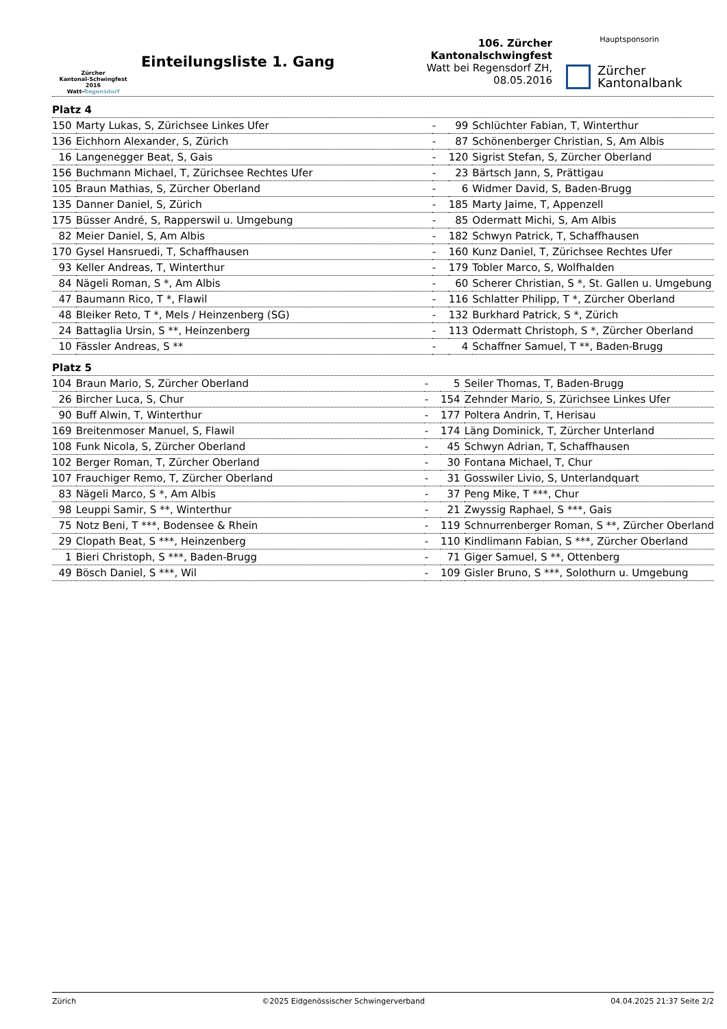Zürcher
Kantonal-Schwingfest 2016
Watt-Regensdorf
Einteilungsliste 1. Gang
106. Zürcher Kantonalschwingfest
Watt bei Regensdorf ZH, 08.05.2016
Hauptsponsorin
Zürcher
Kantonalbank
Platz 4
| 150 | Marty Lukas, S, Zürichsee Linkes Ufer | - | 99 | Schlüchter Fabian, T, Winterthur |
| 136 | Eichhorn Alexander, S, Zürich | - | 87 | Schönenberger Christian, S, Am Albis |
| 16 | Langenegger Beat, S, Gais | - | 120 | Sigrist Stefan, S, Zürcher Oberland |
| 156 | Buchmann Michael, T, Zürichsee Rechtes Ufer | - | 23 | Bärtsch Jann, S, Prättigau |
| 105 | Braun Mathias, S, Zürcher Oberland | - | 6 | Widmer David, S, Baden-Brugg |
| 135 | Danner Daniel, S, Zürich | - | 185 | Marty Jaime, T, Appenzell |
| 175 | Büsser André, S, Rapperswil u. Umgebung | - | 85 | Odermatt Michi, S, Am Albis |
| 82 | Meier Daniel, S, Am Albis | - | 182 | Schwyn Patrick, T, Schaffhausen |
| 170 | Gysel Hansruedi, T, Schaffhausen | - | 160 | Kunz Daniel, T, Zürichsee Rechtes Ufer |
| 93 | Keller Andreas, T, Winterthur | - | 179 | Tobler Marco, S, Wolfhalden |
| 84 | Nägeli Roman, S *, Am Albis | - | 60 | Scherer Christian, S *, St. Gallen u. Umgebung |
| 47 | Baumann Rico, T *, Flawil | - | 116 | Schlatter Philipp, T *, Zürcher Oberland |
| 48 | Bleiker Reto, T *, Mels / Heinzenberg (SG) | - | 132 | Burkhard Patrick, S *, Zürich |
| 24 | Battaglia Ursin, S **, Heinzenberg | - | 113 | Odermatt Christoph, S *, Zürcher Oberland |
| 10 | Fässler Andreas, S ** | - | 4 | Schaffner Samuel, T **, Baden-Brugg |
Platz 5
| 104 | Braun Mario, S, Zürcher Oberland | - | 5 | Seiler Thomas, T, Baden-Brugg |
| 26 | Bircher Luca, S, Chur | - | 154 | Zehnder Mario, S, Zürichsee Linkes Ufer |
| 90 | Buff Alwin, T, Winterthur | - | 177 | Poltera Andrin, T, Herisau |
| 169 | Breitenmoser Manuel, S, Flawil | - | 174 | Läng Dominick, T, Zürcher Unterland |
| 108 | Funk Nicola, S, Zürcher Oberland | - | 45 | Schwyn Adrian, T, Schaffhausen |
| 102 | Berger Roman, T, Zürcher Oberland | - | 30 | Fontana Michael, T, Chur |
| 107 | Frauchiger Remo, T, Zürcher Oberland | - | 31 | Gosswiler Livio, S, Unterlandquart |
| 83 | Nägeli Marco, S *, Am Albis | - | 37 | Peng Mike, T ***, Chur |
| 98 | Leuppi Samir, S **, Winterthur | - | 21 | Zwyssig Raphael, S ***, Gais |
| 75 | Notz Beni, T ***, Bodensee & Rhein | - | 119 | Schnurrenberger Roman, S **, Zürcher Oberland |
| 29 | Clopath Beat, S ***, Heinzenberg | - | 110 | Kindlimann Fabian, S ***, Zürcher Oberland |
| 1 | Bieri Christoph, S ***, Baden-Brugg | - | 71 | Giger Samuel, S **, Ottenberg |
| 49 | Bösch Daniel, S ***, Wil | - | 109 | Gisler Bruno, S ***, Solothurn u. Umgebung |
Zürich ©2025 Eidgenössischer Schwingerverband 04.04.2025 21:37 Seite 2/2